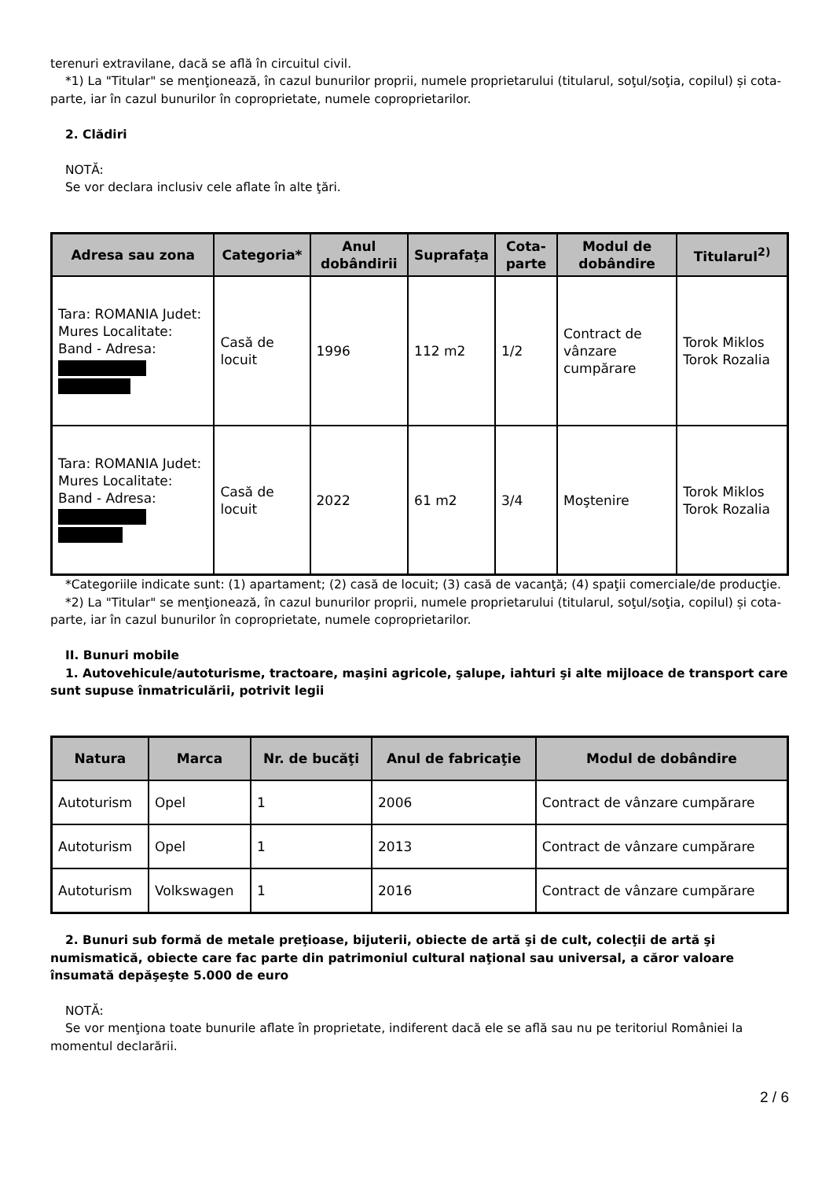terenuri extravilane, dacă se află în circuitul civil.
*1) La "Titular" se menţionează, în cazul bunurilor proprii, numele proprietarului (titularul, soţul/soţia, copilul) și cota-parte, iar în cazul bunurilor în coproprietate, numele coproprietarilor.
2. Clădiri
NOTĂ:
Se vor declara inclusiv cele aflate în alte ţări.
| Adresa sau zona | Categoria* | Anul dobândirii | Suprafaţa | Cota-parte | Modul de dobândire | Titularul<sup>2)</sup> |
| --- | --- | --- | --- | --- | --- | --- |
| Tara: ROMANIA Judet: Mures Localitate: Band - Adresa: | Casă de locuit | 1996 | 112 m2 | 1/2 | Contract de vânzare cumpărare | Torok Miklos Torok Rozalia |
| Tara: ROMANIA Judet: Mures Localitate: Band - Adresa: | Casă de locuit | 2022 | 61 m2 | 3/4 | Moştenire | Torok Miklos Torok Rozalia |
*Categoriile indicate sunt: (1) apartament; (2) casă de locuit; (3) casă de vacanţă; (4) spaţii comerciale/de producţie.
*2) La "Titular" se menţionează, în cazul bunurilor proprii, numele proprietarului (titularul, soţul/soţia, copilul) și cota-parte, iar în cazul bunurilor în coproprietate, numele coproprietarilor.
II. Bunuri mobile
1. Autovehicule/autoturisme, tractoare, maşini agricole, şalupe, iahturi şi alte mijloace de transport care sunt supuse înmatriculării, potrivit legii
| Natura | Marca | Nr. de bucăţi | Anul de fabricaţie | Modul de dobândire |
| --- | --- | --- | --- | --- |
| Autoturism | Opel | 1 | 2006 | Contract de vânzare cumpărare |
| Autoturism | Opel | 1 | 2013 | Contract de vânzare cumpărare |
| Autoturism | Volkswagen | 1 | 2016 | Contract de vânzare cumpărare |
2. Bunuri sub formă de metale preţioase, bijuterii, obiecte de artă şi de cult, colecţii de artă şi numismatică, obiecte care fac parte din patrimoniul cultural naţional sau universal, a căror valoare însumată depăşeşte 5.000 de euro
NOTĂ:
Se vor menţiona toate bunurile aflate în proprietate, indiferent dacă ele se află sau nu pe teritoriul României la momentul declarării.
2 / 6